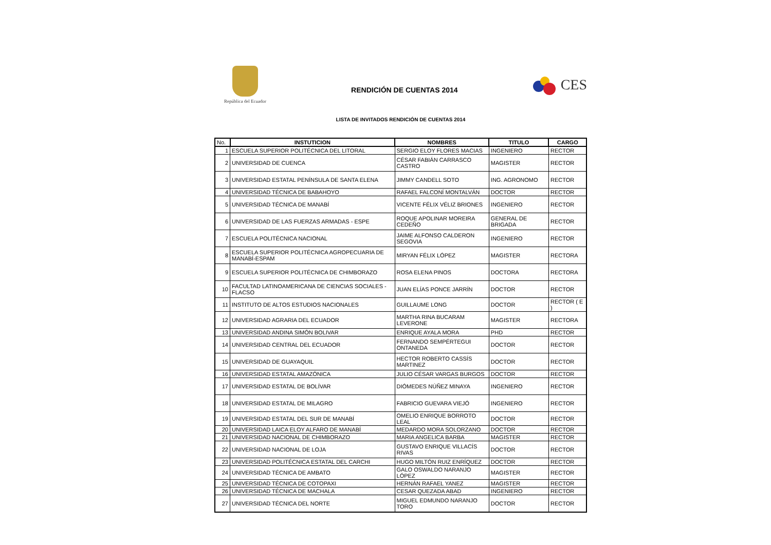República del Ecuador
RENDICIÓN DE CUENTAS 2014
CES
LISTA DE INVITADOS RENDICIÓN DE CUENTAS 2014
| No. | INSTUTICION | NOMBRES | TITULO | CARGO |
| --- | --- | --- | --- | --- |
| 1 | ESCUELA SUPERIOR POLITÉCNICA DEL LITORAL | SERGIO ELOY FLORES MACIAS | INGENIERO | RECTOR |
| 2 | UNIVERSIDAD DE CUENCA | CÉSAR FABIÁN CARRASCO CASTRO | MAGISTER | RECTOR |
| 3 | UNIVERSIDAD ESTATAL PENÍNSULA DE SANTA ELENA | JIMMY CANDELL SOTO | ING. AGRONOMO | RECTOR |
| 4 | UNIVERSIDAD TÉCNICA DE BABAHOYO | RAFAEL FALCONÍ MONTALVÁN | DOCTOR | RECTOR |
| 5 | UNIVERSIDAD TÉCNICA DE MANABÍ | VICENTE FÉLIX VÉLIZ BRIONES | INGENIERO | RECTOR |
| 6 | UNIVERSIDAD DE LAS FUERZAS ARMADAS - ESPE | ROQUE APOLINAR MOREIRA CEDEÑO | GENERAL DE BRIGADA | RECTOR |
| 7 | ESCUELA POLITÉCNICA NACIONAL | JAIME ALFONSO CALDERON SEGOVIA | INGENIERO | RECTOR |
| 8 | ESCUELA SUPERIOR POLITÉCNICA AGROPECUARIA DE MANABÍ-ESPAM | MIRYAN FÉLIX LÓPEZ | MAGISTER | RECTORA |
| 9 | ESCUELA SUPERIOR POLITÉCNICA DE CHIMBORAZO | ROSA ELENA PINOS | DOCTORA | RECTORA |
| 10 | FACULTAD LATINOAMERICANA DE CIENCIAS SOCIALES - FLACSO | JUAN ELÍAS PONCE JARRÍN | DOCTOR | RECTOR |
| 11 | INSTITUTO DE ALTOS ESTUDIOS NACIONALES | GUILLAUME LONG | DOCTOR | RECTOR ( E ) |
| 12 | UNIVERSIDAD AGRARIA DEL ECUADOR | MARTHA RINA BUCARAM LEVERONE | MAGISTER | RECTORA |
| 13 | UNIVERSIDAD ANDINA SIMÓN BOLIVAR | ENRIQUE AYALA MORA | PHD | RECTOR |
| 14 | UNIVERSIDAD CENTRAL DEL ECUADOR | FERNANDO SEMPÉRTEGUI ONTANEDA | DOCTOR | RECTOR |
| 15 | UNIVERSIDAD DE GUAYAQUIL | HECTOR ROBERTO CASSÍS MARTINEZ | DOCTOR | RECTOR |
| 16 | UNIVERSIDAD ESTATAL AMAZÓNICA | JULIO CÉSAR VARGAS BURGOS | DOCTOR | RECTOR |
| 17 | UNIVERSIDAD ESTATAL DE BOLÍVAR | DIÓMEDES NÚÑEZ MINAYA | INGENIERO | RECTOR |
| 18 | UNIVERSIDAD ESTATAL DE MILAGRO | FABRICIO GUEVARA VIEJÓ | INGENIERO | RECTOR |
| 19 | UNIVERSIDAD ESTATAL DEL SUR DE MANABÍ | OMELIO ENRIQUE BORROTO LEAL | DOCTOR | RECTOR |
| 20 | UNIVERSIDAD LAICA ELOY ALFARO DE MANABÍ | MEDARDO MORA SOLORZANO | DOCTOR | RECTOR |
| 21 | UNIVERSIDAD NACIONAL DE CHIMBORAZO | MARIA ANGELICA BARBA | MAGISTER | RECTOR |
| 22 | UNIVERSIDAD NACIONAL DE LOJA | GUSTAVO ENRIQUE VILLACÍS RIVAS | DOCTOR | RECTOR |
| 23 | UNIVERSIDAD POLITÉCNICA ESTATAL DEL CARCHI | HUGO MILTÓN RUIZ ENRÍQUEZ | DOCTOR | RECTOR |
| 24 | UNIVERSIDAD TÉCNICA DE AMBATO | GALO OSWALDO NARANJO LÓPEZ | MAGISTER | RECTOR |
| 25 | UNIVERSIDAD TÉCNICA DE COTOPAXI | HERNÁN RAFAEL YANEZ | MAGISTER | RECTOR |
| 26 | UNIVERSIDAD TÉCNICA DE MACHALA | CESAR QUEZADA ABAD | INGENIERO | RECTOR |
| 27 | UNIVERSIDAD TÉCNICA DEL NORTE | MIGUEL EDMUNDO NARANJO TORO | DOCTOR | RECTOR |